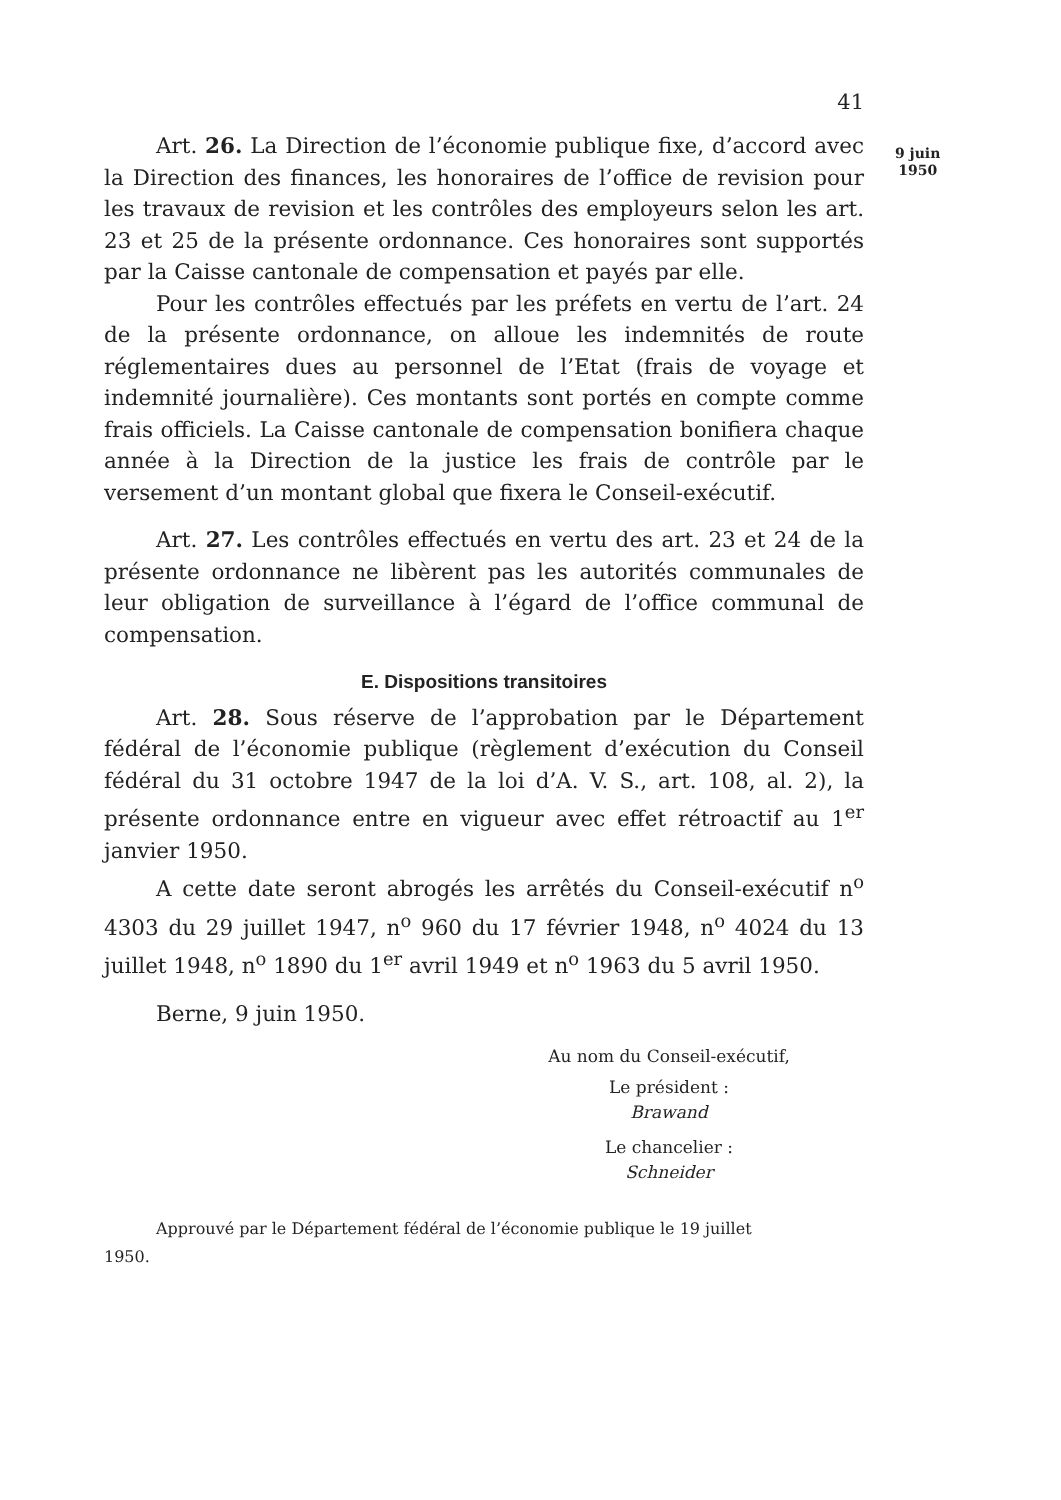9 juin
1950
41
Art. 26. La Direction de l’économie publique fixe, d’accord avec la Direction des finances, les honoraires de l’office de revision pour les travaux de revision et les contrôles des employeurs selon les art. 23 et 25 de la présente ordonnance. Ces honoraires sont supportés par la Caisse cantonale de compensation et payés par elle.
Pour les contrôles effectués par les préfets en vertu de l’art. 24 de la présente ordonnance, on alloue les indemnités de route réglementaires dues au personnel de l’Etat (frais de voyage et indemnité journalière). Ces montants sont portés en compte comme frais officiels. La Caisse cantonale de compensation bonifiera chaque année à la Direction de la justice les frais de contrôle par le versement d’un montant global que fixera le Conseil-exécutif.
Art. 27. Les contrôles effectués en vertu des art. 23 et 24 de la présente ordonnance ne libèrent pas les autorités communales de leur obligation de surveillance à l’égard de l’office communal de compensation.
E. Dispositions transitoires
Art. 28. Sous réserve de l’approbation par le Département fédéral de l’économie publique (règlement d’exécution du Conseil fédéral du 31 octobre 1947 de la loi d’A. V. S., art. 108, al. 2), la présente ordonnance entre en vigueur avec effet rétroactif au 1<sup>er</sup> janvier 1950.
A cette date seront abrogés les arrêtés du Conseil-exécutif n<sup>o</sup> 4303 du 29 juillet 1947, n<sup>o</sup> 960 du 17 février 1948, n<sup>o</sup> 4024 du 13 juillet 1948, n<sup>o</sup> 1890 du 1<sup>er</sup> avril 1949 et n<sup>o</sup> 1963 du 5 avril 1950.
Berne, 9 juin 1950.
Au nom du Conseil-exécutif,
Le président :
Brawand
Le chancelier :
Schneider
Approuvé par le Département fédéral de l’économie publique le 19 juillet
1950.